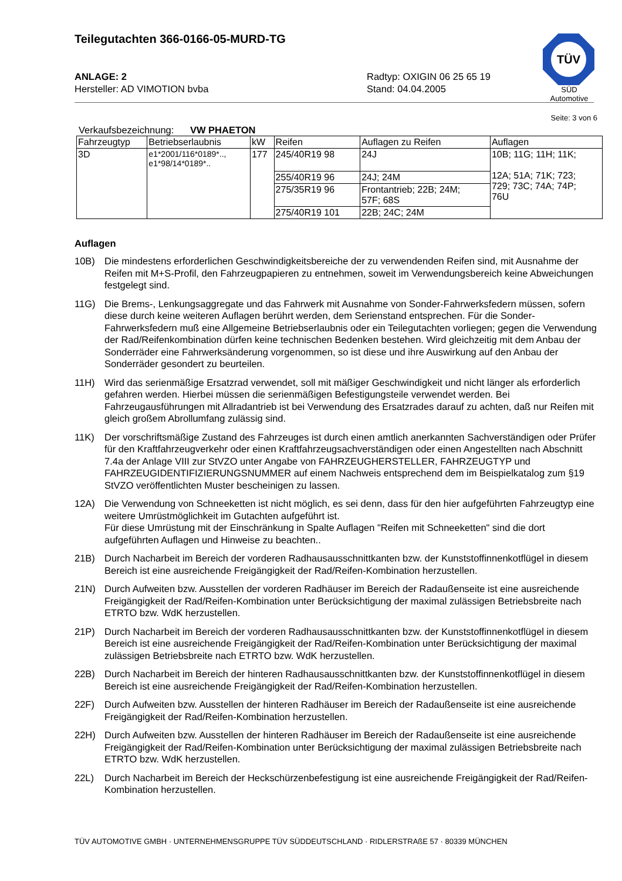TÜV
SÜD Automotive
Teilegutachten 366-0166-05-MURD-TG
ANLAGE: 2
Hersteller: AD VIMOTION bvba
Radtyp: OXIGIN 06 25 65 19
Stand: 04.04.2005
Seite: 3 von 6
Verkaufsbezeichnung: VW PHAETON
| Fahrzeugtyp | Betriebserlaubnis | kW | Reifen | Auflagen zu Reifen | Auflagen |
| --- | --- | --- | --- | --- | --- |
| 3D | e1*2001/116*0189*.., e1*98/14*0189*.. | 177 | 245/40R19 98 | 24J | 10B; 11G; 11H; 11K; 12A; 51A; 71K; 723; 729; 73C; 74A; 74P; 76U |
| | | | 255/40R19 96 | 24J; 24M | |
| | | | 275/35R19 96 | Frontantrieb; 22B; 24M; 57F; 68S | |
| | | | 275/40R19 101 | 22B; 24C; 24M | |
Auflagen
10B) Die mindestens erforderlichen Geschwindigkeitsbereiche der zu verwendenden Reifen sind, mit Ausnahme der Reifen mit M+S-Profil, den Fahrzeugpapieren zu entnehmen, soweit im Verwendungsbereich keine Abweichungen festgelegt sind.
11G) Die Brems-, Lenkungsaggregate und das Fahrwerk mit Ausnahme von Sonder-Fahrwerksfedern müssen, sofern diese durch keine weiteren Auflagen berührt werden, dem Serienstand entsprechen. Für die Sonder-Fahrwerksfedern muß eine Allgemeine Betriebserlaubnis oder ein Teilegutachten vorliegen; gegen die Verwendung der Rad/Reifenkombination dürfen keine technischen Bedenken bestehen. Wird gleichzeitig mit dem Anbau der Sonderräder eine Fahrwerksänderung vorgenommen, so ist diese und ihre Auswirkung auf den Anbau der Sonderräder gesondert zu beurteilen.
11H) Wird das serienmäßige Ersatzrad verwendet, soll mit mäßiger Geschwindigkeit und nicht länger als erforderlich gefahren werden. Hierbei müssen die serienmäßigen Befestigungsteile verwendet werden. Bei Fahrzeugausführungen mit Allradantrieb ist bei Verwendung des Ersatzrades darauf zu achten, daß nur Reifen mit gleich großem Abrollumfang zulässig sind.
11K) Der vorschriftsmäßige Zustand des Fahrzeuges ist durch einen amtlich anerkannten Sachverständigen oder Prüfer für den Kraftfahrzeugverkehr oder einen Kraftfahrzeugsachverständigen oder einen Angestellten nach Abschnitt 7.4a der Anlage VIII zur StVZO unter Angabe von FAHRZEUGHERSTELLER, FAHRZEUGTYP und FAHRZEUGIDENTIFIZIERUNGSNUMMER auf einem Nachweis entsprechend dem im Beispielkatalog zum §19 StVZO veröffentlichten Muster bescheinigen zu lassen.
12A) Die Verwendung von Schneeketten ist nicht möglich, es sei denn, dass für den hier aufgeführten Fahrzeugtyp eine weitere Umrüstmöglichkeit im Gutachten aufgeführt ist.
Für diese Umrüstung mit der Einschränkung in Spalte Auflagen "Reifen mit Schneeketten" sind die dort aufgeführten Auflagen und Hinweise zu beachten..
21B) Durch Nacharbeit im Bereich der vorderen Radhausausschnittkanten bzw. der Kunststoffinnenkotflügel in diesem Bereich ist eine ausreichende Freigängigkeit der Rad/Reifen-Kombination herzustellen.
21N) Durch Aufweiten bzw. Ausstellen der vorderen Radhäuser im Bereich der Radaußenseite ist eine ausreichende Freigängigkeit der Rad/Reifen-Kombination unter Berücksichtigung der maximal zulässigen Betriebsbreite nach ETRTO bzw. WdK herzustellen.
21P) Durch Nacharbeit im Bereich der vorderen Radhausausschnittkanten bzw. der Kunststoffinnenkotflügel in diesem Bereich ist eine ausreichende Freigängigkeit der Rad/Reifen-Kombination unter Berücksichtigung der maximal zulässigen Betriebsbreite nach ETRTO bzw. WdK herzustellen.
22B) Durch Nacharbeit im Bereich der hinteren Radhausausschnittkanten bzw. der Kunststoffinnenkotflügel in diesem Bereich ist eine ausreichende Freigängigkeit der Rad/Reifen-Kombination herzustellen.
22F) Durch Aufweiten bzw. Ausstellen der hinteren Radhäuser im Bereich der Radaußenseite ist eine ausreichende Freigängigkeit der Rad/Reifen-Kombination herzustellen.
22H) Durch Aufweiten bzw. Ausstellen der hinteren Radhäuser im Bereich der Radaußenseite ist eine ausreichende Freigängigkeit der Rad/Reifen-Kombination unter Berücksichtigung der maximal zulässigen Betriebsbreite nach ETRTO bzw. WdK herzustellen.
22L) Durch Nacharbeit im Bereich der Heckschürzenbefestigung ist eine ausreichende Freigängigkeit der Rad/Reifen-Kombination herzustellen.
TÜV AUTOMOTIVE GMBH · UNTERNEHMENSGRUPPE TÜV SÜDDEUTSCHLAND · RIDLERSTRAßE 57 · 80339 MÜNCHEN